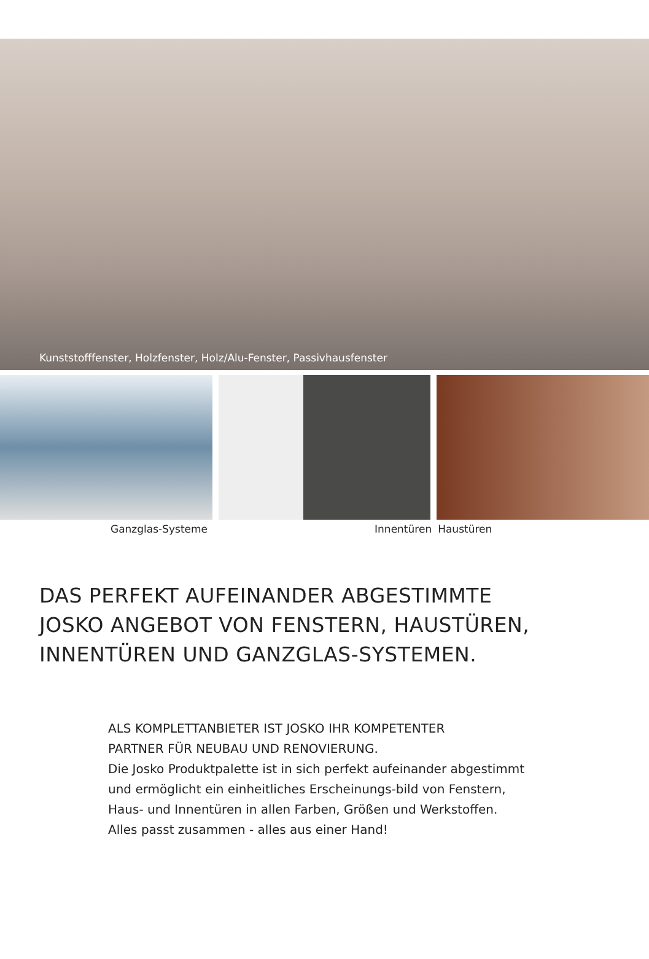Kunststofffenster, Holzfenster, Holz/Alu-Fenster, Passivhausfenster
Ganzglas-Systeme Innentüren Haustüren
DAS PERFEKT AUFEINANDER ABGESTIMMTE
JOSKO ANGEBOT VON FENSTERN, HAUSTÜREN,
INNENTÜREN UND GANZGLAS-SYSTEMEN.
ALS KOMPLETTANBIETER IST JOSKO IHR KOMPETENTER
PARTNER FÜR NEUBAU UND RENOVIERUNG.
Die Josko Produktpalette ist in sich perfekt aufeinander abgestimmt und ermöglicht ein einheitliches Erscheinungs-bild von Fenstern, Haus- und Innentüren in allen Farben, Größen und Werkstoffen.
Alles passt zusammen - alles aus einer Hand!